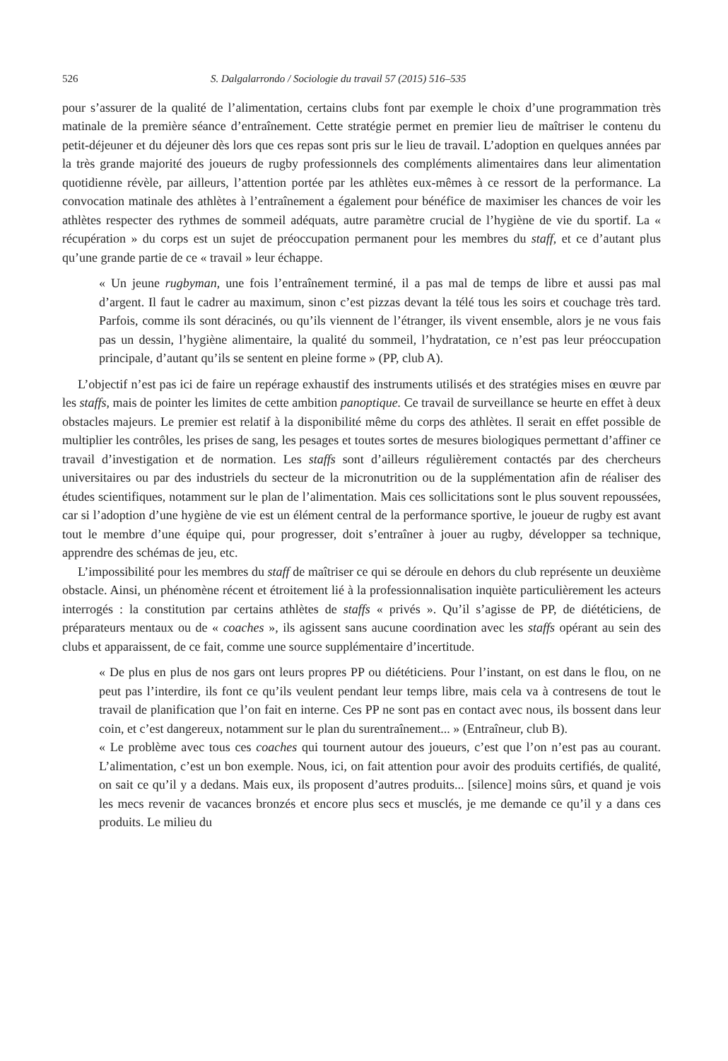526 S. Dalgalarrondo / Sociologie du travail 57 (2015) 516–535
pour s’assurer de la qualité de l’alimentation, certains clubs font par exemple le choix d’une programmation très matinale de la première séance d’entraînement. Cette stratégie permet en premier lieu de maîtriser le contenu du petit-déjeuner et du déjeuner dès lors que ces repas sont pris sur le lieu de travail. L’adoption en quelques années par la très grande majorité des joueurs de rugby professionnels des compléments alimentaires dans leur alimentation quotidienne révèle, par ailleurs, l’attention portée par les athlètes eux-mêmes à ce ressort de la performance. La convocation matinale des athlètes à l’entraînement a également pour bénéfice de maximiser les chances de voir les athlètes respecter des rythmes de sommeil adéquats, autre paramètre crucial de l’hygiène de vie du sportif. La « récupération » du corps est un sujet de préoccupation permanent pour les membres du staff, et ce d’autant plus qu’une grande partie de ce « travail » leur échappe.
« Un jeune rugbyman, une fois l’entraînement terminé, il a pas mal de temps de libre et aussi pas mal d’argent. Il faut le cadrer au maximum, sinon c’est pizzas devant la télé tous les soirs et couchage très tard. Parfois, comme ils sont déracinés, ou qu’ils viennent de l’étranger, ils vivent ensemble, alors je ne vous fais pas un dessin, l’hygiène alimentaire, la qualité du sommeil, l’hydratation, ce n’est pas leur préoccupation principale, d’autant qu’ils se sentent en pleine forme » (PP, club A).
L’objectif n’est pas ici de faire un repérage exhaustif des instruments utilisés et des stratégies mises en œuvre par les staffs, mais de pointer les limites de cette ambition panoptique. Ce travail de surveillance se heurte en effet à deux obstacles majeurs. Le premier est relatif à la disponibilité même du corps des athlètes. Il serait en effet possible de multiplier les contrôles, les prises de sang, les pesages et toutes sortes de mesures biologiques permettant d’affiner ce travail d’investigation et de normation. Les staffs sont d’ailleurs régulièrement contactés par des chercheurs universitaires ou par des industriels du secteur de la micronutrition ou de la supplémentation afin de réaliser des études scientifiques, notamment sur le plan de l’alimentation. Mais ces sollicitations sont le plus souvent repoussées, car si l’adoption d’une hygiène de vie est un élément central de la performance sportive, le joueur de rugby est avant tout le membre d’une équipe qui, pour progresser, doit s’entraîner à jouer au rugby, développer sa technique, apprendre des schémas de jeu, etc.
L’impossibilité pour les membres du staff de maîtriser ce qui se déroule en dehors du club représente un deuxième obstacle. Ainsi, un phénomène récent et étroitement lié à la professionnalisation inquiète particulièrement les acteurs interrogés : la constitution par certains athlètes de staffs « privés ». Qu’il s’agisse de PP, de diététiciens, de préparateurs mentaux ou de « coaches », ils agissent sans aucune coordination avec les staffs opérant au sein des clubs et apparaissent, de ce fait, comme une source supplémentaire d’incertitude.
« De plus en plus de nos gars ont leurs propres PP ou diététiciens. Pour l’instant, on est dans le flou, on ne peut pas l’interdire, ils font ce qu’ils veulent pendant leur temps libre, mais cela va à contresens de tout le travail de planification que l’on fait en interne. Ces PP ne sont pas en contact avec nous, ils bossent dans leur coin, et c’est dangereux, notamment sur le plan du surentraînement... » (Entraîneur, club B).
« Le problème avec tous ces coaches qui tournent autour des joueurs, c’est que l’on n’est pas au courant. L’alimentation, c’est un bon exemple. Nous, ici, on fait attention pour avoir des produits certifiés, de qualité, on sait ce qu’il y a dedans. Mais eux, ils proposent d’autres produits... [silence] moins sûrs, et quand je vois les mecs revenir de vacances bronzés et encore plus secs et musclés, je me demande ce qu’il y a dans ces produits. Le milieu du